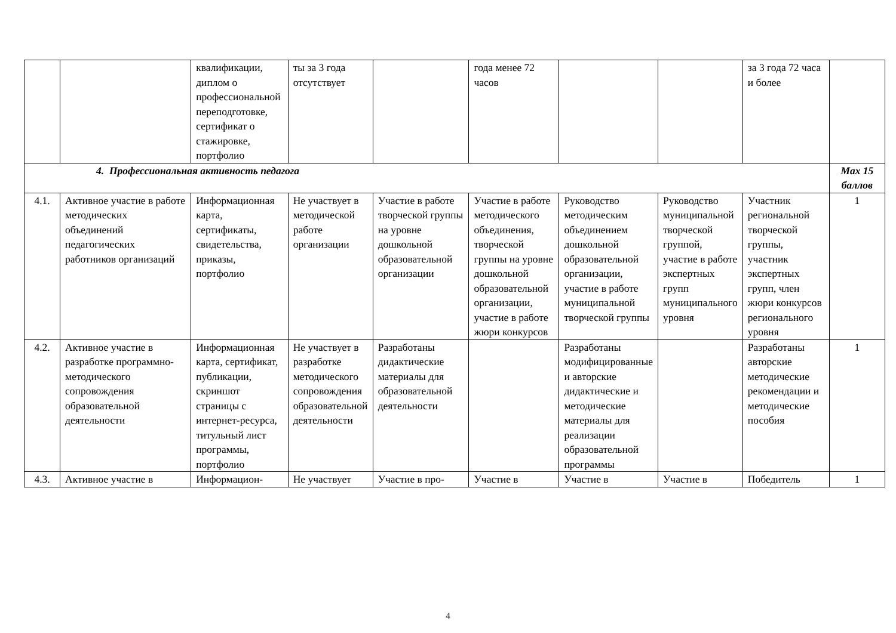| | | квалификации, диплом о профессиональной переподготовке, сертификат о стажировке, портфолио | ты за 3 года отсутствует | | года менее 72 часов | | | за 3 года 72 часа и более | |
| 4. Профессиональная активность педагога | | | | | | | | | Max 15 баллов |
| 4.1. | Активное участие в работе методических объединений педагогических работников организаций | Информационная карта, сертификаты, свидетельства, приказы, портфолио | Не участвует в методической работе организации | Участие в работе творческой группы на уровне дошкольной образовательной организации | Участие в работе методического объединения, творческой группы на уровне дошкольной образовательной организации, участие в работе жюри конкурсов | Руководство методическим объединением дошкольной образовательной организации, участие в работе муниципальной творческой группы | Руководство муниципальной творческой группой, участие в работе экспертных групп муниципального уровня | Участник региональной творческой группы, участник экспертных групп, член жюри конкурсов регионального уровня | 1 |
| 4.2. | Активное участие в разработке программно-методического сопровождения образовательной деятельности | Информационная карта, сертификат, публикации, скриншот страницы с интернет-ресурса, титульный лист программы, портфолио | Не участвует в разработке методического сопровождения образовательной деятельности | Разработаны дидактические материалы для образовательной деятельности | | Разработаны модифицированные и авторские дидактические и методические материалы для реализации образовательной программы | | Разработаны авторские методические рекомендации и методические пособия | 1 |
| 4.3. | Активное участие в | Информацион- | Не участвует | Участие в про- | Участие в | Участие в | Участие в | Победитель | 1 |
4